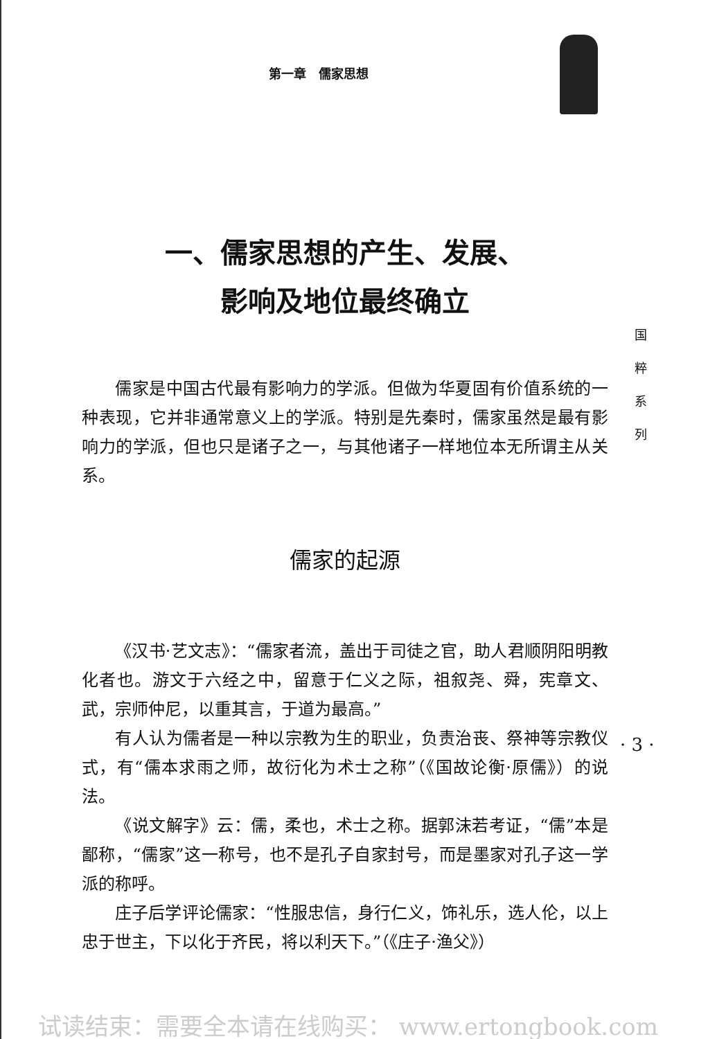第一章　儒家思想
一、儒家思想的产生、发展、
影响及地位最终确立
儒家是中国古代最有影响力的学派。但做为华夏固有价值系统的一种表现，它并非通常意义上的学派。特别是先秦时，儒家虽然是最有影响力的学派，但也只是诸子之一，与其他诸子一样地位本无所谓主从关系。
儒家的起源
《汉书·艺文志》：“儒家者流，盖出于司徒之官，助人君顺阴阳明教化者也。游文于六经之中，留意于仁义之际，祖叙尧、舜，宪章文、武，宗师仲尼，以重其言，于道为最高。”
有人认为儒者是一种以宗教为生的职业，负责治丧、祭神等宗教仪式，有“儒本求雨之师，故衍化为术士之称”（《国故论衡·原儒》）的说法。
《说文解字》云：儒，柔也，术士之称。据郭沫若考证，“儒”本是鄙称，“儒家”这一称号，也不是孔子自家封号，而是墨家对孔子这一学派的称呼。
庄子后学评论儒家：“性服忠信，身行仁义，饰礼乐，选人伦，以上忠于世主，下以化于齐民，将以利天下。”（《庄子·渔父》）
国
粹
系
列
· 3 ·
试读结束：需要全本请在线购买： www.ertongbook.com